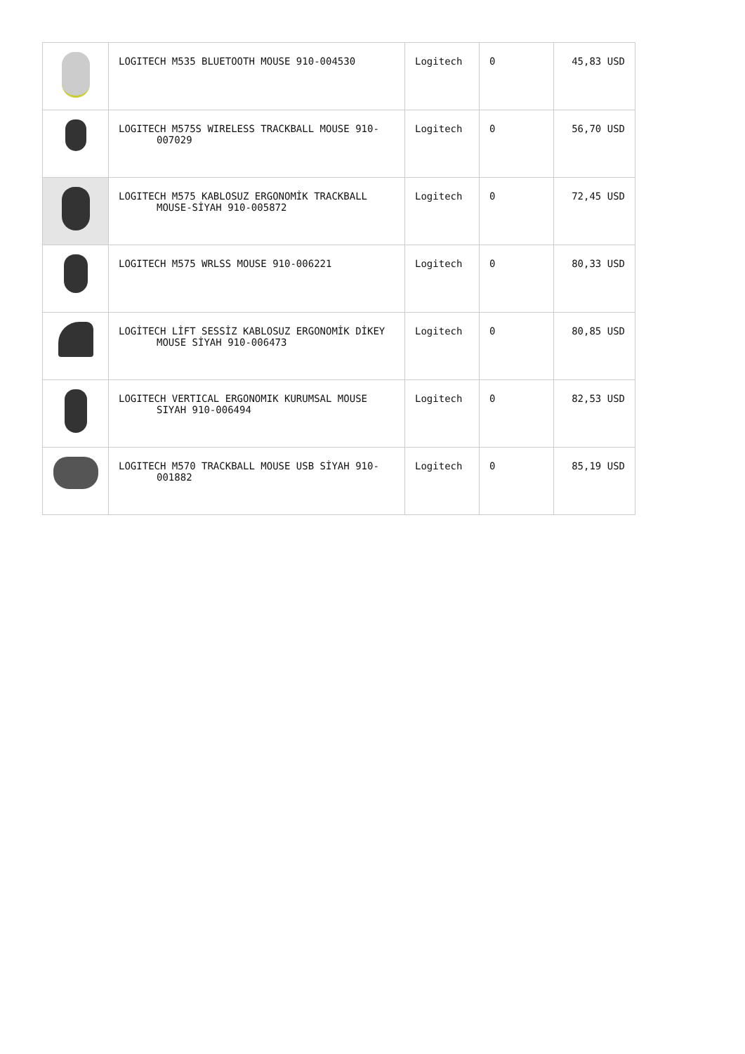| | LOGITECH M535 BLUETOOTH MOUSE 910-004530 | Logitech | 0 | 45,83 USD |
| | LOGITECH M575S WIRELESS TRACKBALL MOUSE 910-007029 | Logitech | 0 | 56,70 USD |
| | LOGITECH M575 KABLOSUZ ERGONOMİK TRACKBALL MOUSE-SİYAH 910-005872 | Logitech | 0 | 72,45 USD |
| | LOGITECH M575 WRLSS MOUSE 910-006221 | Logitech | 0 | 80,33 USD |
| | LOGİTECH LİFT SESSİZ KABLOSUZ ERGONOMİK DİKEY MOUSE SİYAH 910-006473 | Logitech | 0 | 80,85 USD |
| | LOGITECH VERTICAL ERGONOMIK KURUMSAL MOUSE SIYAH 910-006494 | Logitech | 0 | 82,53 USD |
| | LOGITECH M570 TRACKBALL MOUSE USB SİYAH 910-001882 | Logitech | 0 | 85,19 USD |